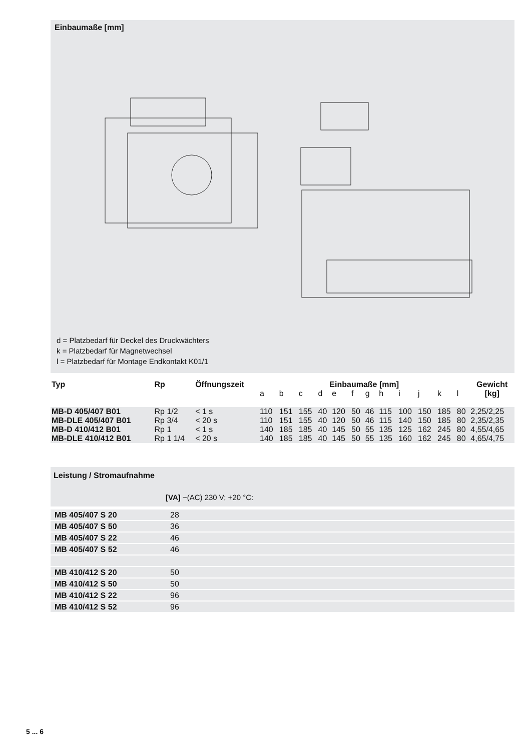Einbaumaße [mm]
d = Platzbedarf für Deckel des Druckwächters
k = Platzbedarf für Magnetwechsel
l = Platzbedarf für Montage Endkontakt K01/1
| Typ | Rp | Öffnungszeit | Einbaumaße [mm] | | | | | | | | | | | | Gewicht |
| --- | --- | --- | --- | --- | --- | --- | --- | --- | --- | --- | --- | --- | --- | --- | --- |
| | | | a | b | c | d | e | f | g | h | i | j | k | l | [kg] |
| MB-D 405/407 B01 | Rp 1/2 | < 1 s | 110 | 151 | 155 | 40 | 120 | 50 | 46 | 115 | 100 | 150 | 185 | 80 | 2,25/2,25 |
| MB-DLE 405/407 B01 | Rp 3/4 | < 20 s | 110 | 151 | 155 | 40 | 120 | 50 | 46 | 115 | 140 | 150 | 185 | 80 | 2,35/2,35 |
| MB-D 410/412 B01 | Rp 1 | < 1 s | 140 | 185 | 185 | 40 | 145 | 50 | 55 | 135 | 125 | 162 | 245 | 80 | 4,55/4,65 |
| MB-DLE 410/412 B01 | Rp 1 1/4 | < 20 s | 140 | 185 | 185 | 40 | 145 | 50 | 55 | 135 | 160 | 162 | 245 | 80 | 4,65/4,75 |
Leistung / Stromaufnahme
[VA] ~(AC) 230 V; +20 °C:
| MB 405/407 S 20 | 28 |
| MB 405/407 S 50 | 36 |
| MB 405/407 S 22 | 46 |
| MB 405/407 S 52 | 46 |
| MB 410/412 S 20 | 50 |
| MB 410/412 S 50 | 50 |
| MB 410/412 S 22 | 96 |
| MB 410/412 S 52 | 96 |
5 ... 6